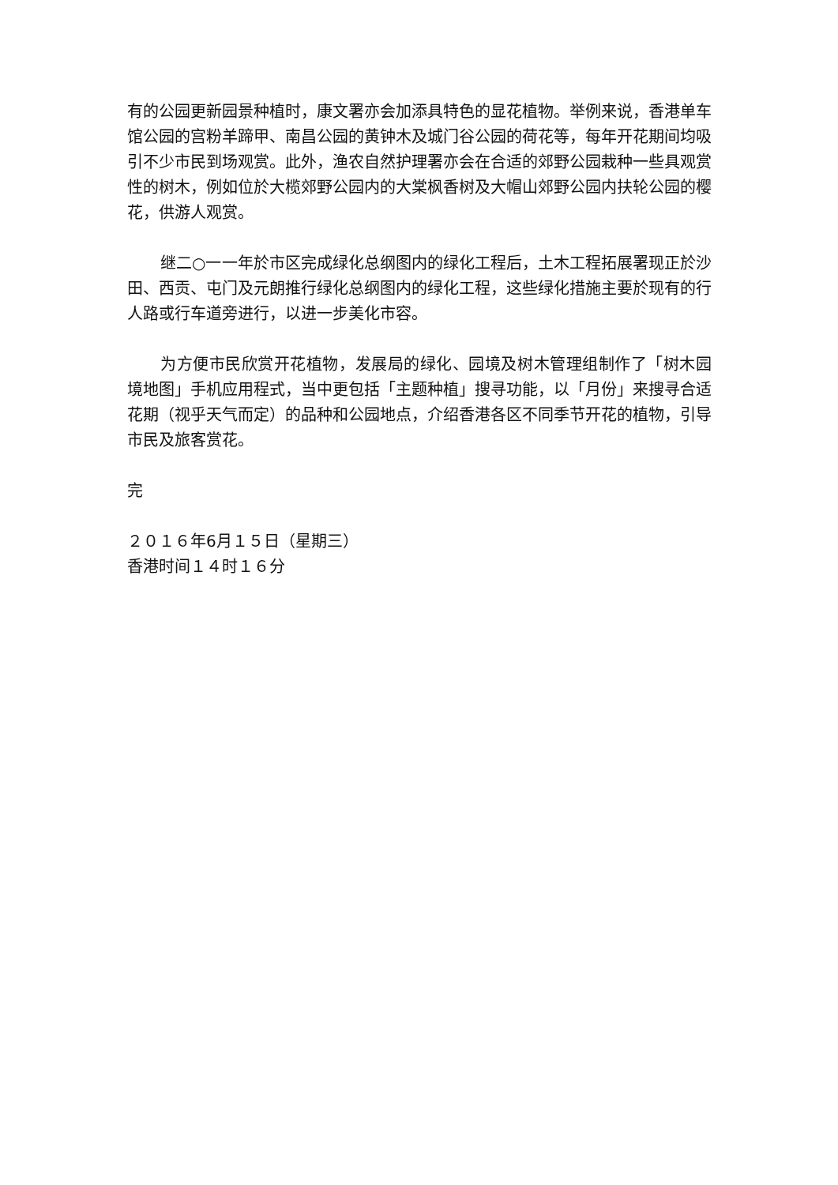有的公园更新园景种植时，康文署亦会加添具特色的显花植物。举例来说，香港单车馆公园的宫粉羊蹄甲、南昌公园的黄钟木及城门谷公园的荷花等，每年开花期间均吸引不少市民到场观赏。此外，渔农自然护理署亦会在合适的郊野公园栽种一些具观赏性的树木，例如位於大榄郊野公园内的大棠枫香树及大帽山郊野公园内扶轮公园的樱花，供游人观赏。
继二○一一年於市区完成绿化总纲图内的绿化工程后，土木工程拓展署现正於沙田、西贡、屯门及元朗推行绿化总纲图内的绿化工程，这些绿化措施主要於现有的行人路或行车道旁进行，以进一步美化市容。
为方便市民欣赏开花植物，发展局的绿化、园境及树木管理组制作了「树木园境地图」手机应用程式，当中更包括「主题种植」搜寻功能，以「月份」来搜寻合适花期（视乎天气而定）的品种和公园地点，介绍香港各区不同季节开花的植物，引导市民及旅客赏花。
完
２０１６年6月１５日（星期三）
香港时间１４时１６分